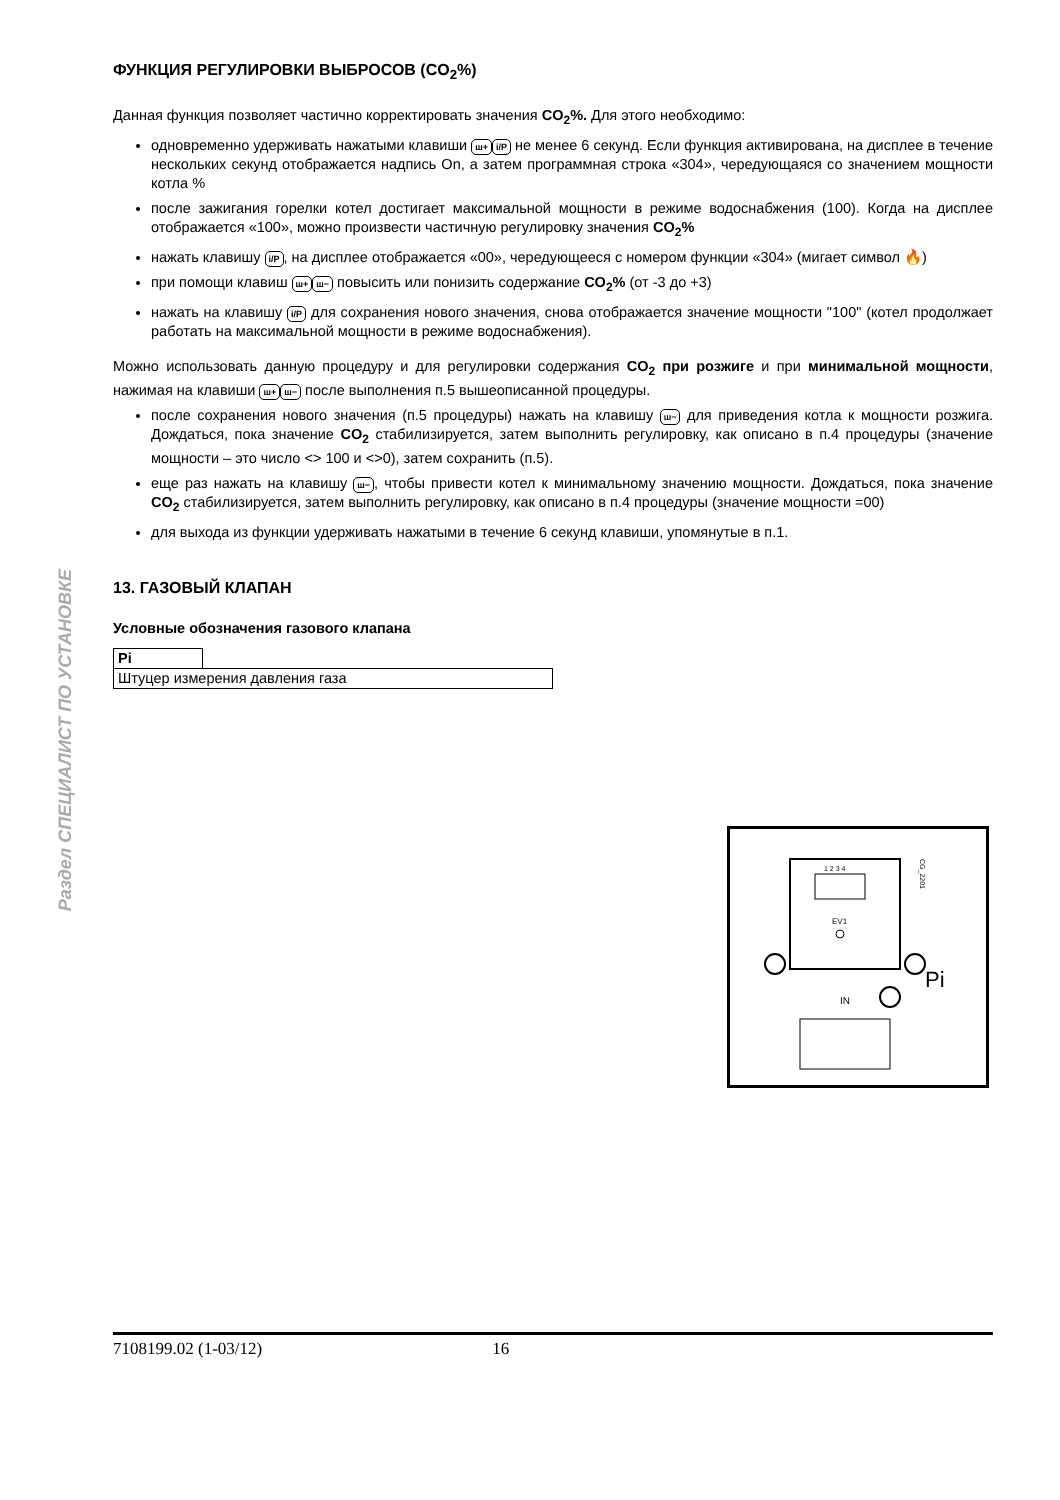Раздел СПЕЦИАЛИСТ ПО УСТАНОВКЕ
ФУНКЦИЯ РЕГУЛИРОВКИ ВЫБРОСОВ (CO<sub>2</sub>%)
Данная функция позволяет частично корректировать значения CO<sub>2</sub>%. Для этого необходимо:
одновременно удерживать нажатыми клавиши ш+ i/P не менее 6 секунд. Если функция активирована, на дисплее в течение нескольких секунд отображается надпись On, а затем программная строка «304», чередующаяся со значением мощности котла %
после зажигания горелки котел достигает максимальной мощности в режиме водоснабжения (100). Когда на дисплее отображается «100», можно произвести частичную регулировку значения CO<sub>2</sub>%
нажать клавишу i/P, на дисплее отображается «00», чередующееся с номером функции «304» (мигает символ 🔥)
при помощи клавиш ш+ ш− повысить или понизить содержание CO<sub>2</sub>% (от -3 до +3)
нажать на клавишу i/P для сохранения нового значения, снова отображается значение мощности "100" (котел продолжает работать на максимальной мощности в режиме водоснабжения).
Можно использовать данную процедуру и для регулировки содержания CO<sub>2</sub> при розжиге и при минимальной мощности, нажимая на клавиши ш+ ш− после выполнения п.5 вышеописанной процедуры.
после сохранения нового значения (п.5 процедуры) нажать на клавишу ш− для приведения котла к мощности розжига. Дождаться, пока значение CO<sub>2</sub> стабилизируется, затем выполнить регулировку, как описано в п.4 процедуры (значение мощности – это число <> 100 и <>0), затем сохранить (п.5).
еще раз нажать на клавишу ш−, чтобы привести котел к минимальному значению мощности. Дождаться, пока значение CO<sub>2</sub> стабилизируется, затем выполнить регулировку, как описано в п.4 процедуры (значение мощности =00)
для выхода из функции удерживать нажатыми в течение 6 секунд клавиши, упомянутые в п.1.
13. ГАЗОВЫЙ КЛАПАН
Условные обозначения газового клапана
| Pi | |
| Штуцер измерения давления газа | |
1 2 3 4
EV1
IN
Pi
CG_2201
7108199.02 (1-03/12) 16